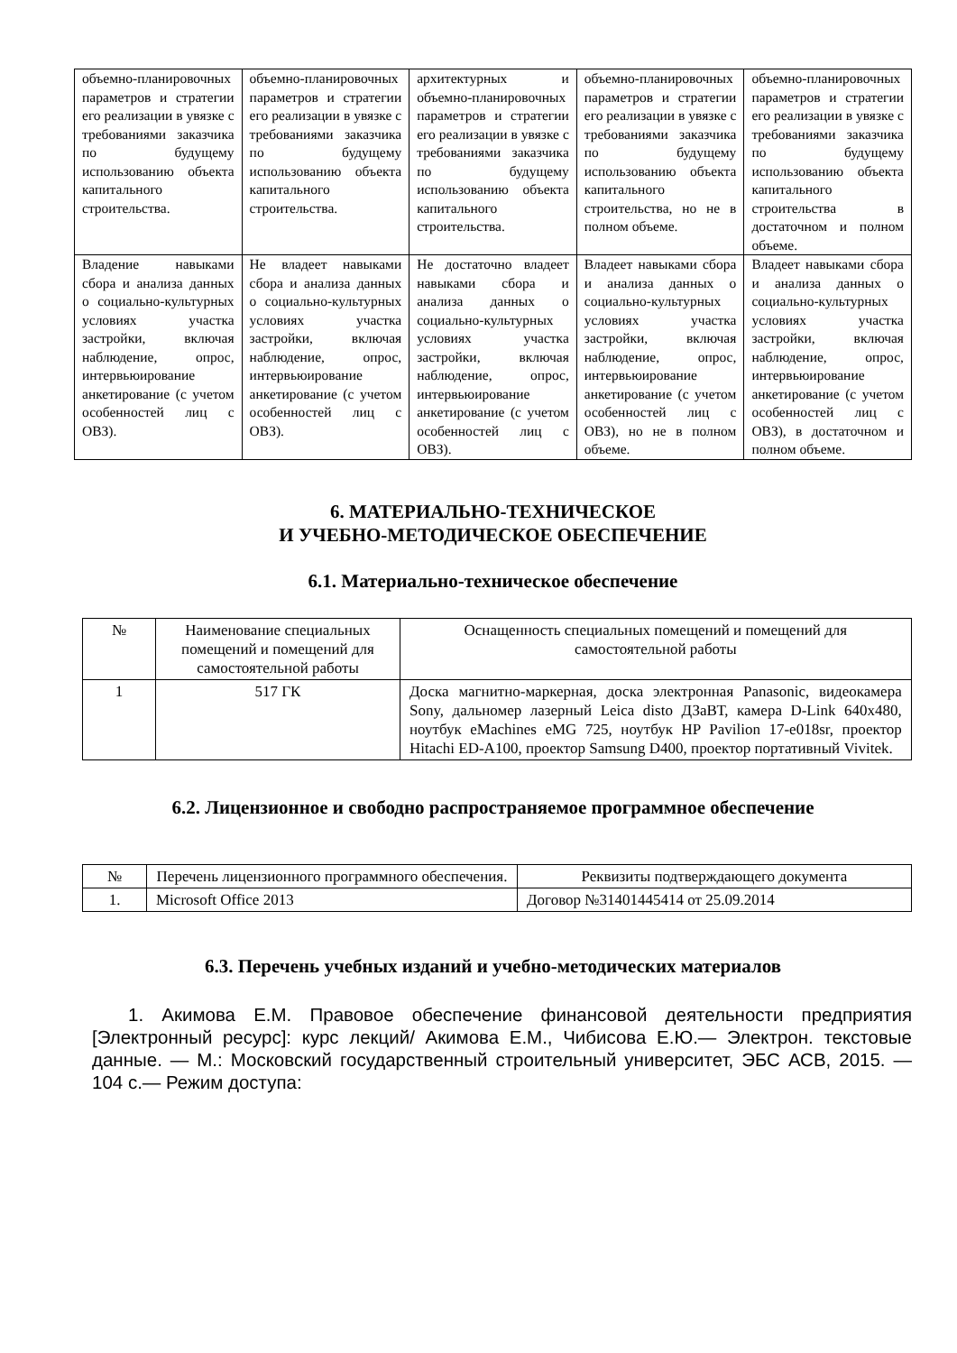| объемно-планировочных параметров и стратегии его реализации в увязке с требованиями заказчика по будущему использованию объекта капитального строительства. | объемно-планировочных параметров и стратегии его реализации в увязке с требованиями заказчика по будущему использованию объекта капитального строительства. | архитектурных и объемно-планировочных параметров и стратегии его реализации в увязке с требованиями заказчика по будущему использованию объекта капитального строительства. | объемно-планировочных параметров и стратегии его реализации в увязке с требованиями заказчика по будущему использованию объекта капитального строительства, но не в полном объеме. | объемно-планировочных параметров и стратегии его реализации в увязке с требованиями заказчика по будущему использованию объекта капитального строительства в достаточном и полном объеме. |
| Владение навыками сбора и анализа данных о социально-культурных условиях участка застройки, включая наблюдение, опрос, интервьюирование анкетирование (с учетом особенностей лиц с ОВЗ). | Не владеет навыками сбора и анализа данных о социально-культурных условиях участка застройки, включая наблюдение, опрос, интервьюирование анкетирование (с учетом особенностей лиц с ОВЗ). | Не достаточно владеет навыками сбора и анализа данных о социально-культурных условиях участка застройки, включая наблюдение, опрос, интервьюирование анкетирование (с учетом особенностей лиц с ОВЗ). | Владеет навыками сбора и анализа данных о социально-культурных условиях участка застройки, включая наблюдение, опрос, интервьюирование анкетирование (с учетом особенностей лиц с ОВЗ), но не в полном объеме. | Владеет навыками сбора и анализа данных о социально-культурных условиях участка застройки, включая наблюдение, опрос, интервьюирование анкетирование (с учетом особенностей лиц с ОВЗ), в достаточном и полном объеме. |
6. МАТЕРИАЛЬНО-ТЕХНИЧЕСКОЕ
И УЧЕБНО-МЕТОДИЧЕСКОЕ ОБЕСПЕЧЕНИЕ
6.1. Материально-техническое обеспечение
| № | Наименование специальных помещений и помещений для самостоятельной работы | Оснащенность специальных помещений и помещений для самостоятельной работы |
| --- | --- | --- |
| 1 | 517 ГК | Доска магнитно-маркерная, доска электронная Panasonic, видеокамера Sony, дальномер лазерный Leica disto ДЗаВТ, камера D-Link 640x480, ноутбук eMachines eMG 725, ноутбук HP Pavilion 17-e018sr, проектор Hitachi ED-A100, проектор Samsung D400, проектор портативный Vivitek. |
6.2. Лицензионное и свободно распространяемое программное обеспечение
| № | Перечень лицензионного программного обеспечения. | Реквизиты подтверждающего документа |
| --- | --- | --- |
| 1. | Microsoft Office 2013 | Договор №31401445414 от 25.09.2014 |
6.3. Перечень учебных изданий и учебно-методических материалов
1. Акимова Е.М. Правовое обеспечение финансовой деятельности предприятия [Электронный ресурс]: курс лекций/ Акимова Е.М., Чибисова Е.Ю.— Электрон. текстовые данные. — М.: Московский государственный строительный университет, ЭБС АСВ, 2015. — 104 с.— Режим доступа: